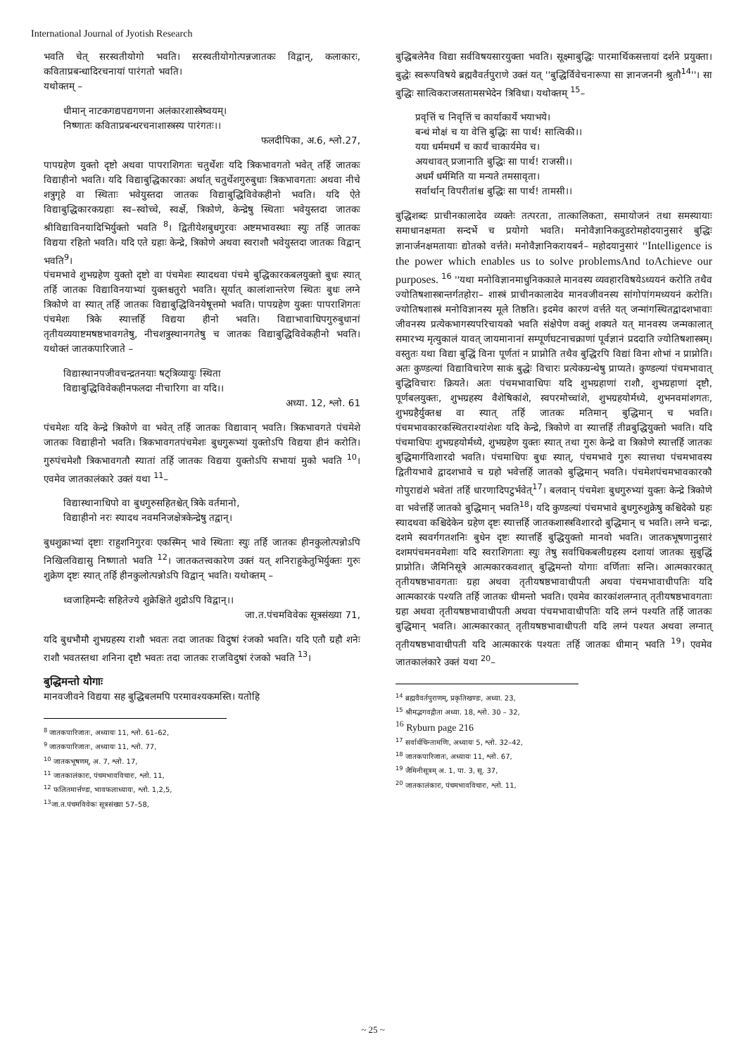International Journal of Jyotish Research
भवति चेत् सरस्वतीयोगो भवति। सरस्वतीयोगोत्पन्नजातकः विद्वान्, कलाकारः, कविताप्रबन्धादिरचनायां पारंगतो भवति।
यथोक्तम् –
धीमान् नाटकगद्यपद्यगणना अलंकारशास्त्रेष्वयम्।
निष्णातः कविताप्रबन्धरचनाशास्त्रस्य पारंगतः।।
फलदीपिका, अ.6, श्लो.27,
पापग्रहेण युक्तो दृष्टो अथवा पापराशिगतः चतुर्थेशः यदि त्रिकभावगतो भवेत् तर्हि जातकः विद्याहीनो भवति। यदि विद्याबुद्धिकारकाः अर्थात् चतुर्थेशगुरुबुधाः त्रिकभावगताः अथवा नीचे शत्रुगृहे वा स्थिताः भवेयुस्तदा जातकः विद्याबुद्धिविवेकहीनो भवति। यदि ऐते विद्याबुद्धिकारकग्रहाः स्व–स्वोच्चे, स्वर्क्षे, त्रिकोणे, केन्द्रेषु स्थिताः भवेयुस्तदा जातकः श्रीविद्याविनयादिभिर्युक्तो भवति <sup>8</sup>। द्वितीयेशबुधगुरवः अष्टमभावस्थाः स्युः तर्हि जातकः विद्यया रहितो भवति। यदि एते ग्रहाः केन्द्रे, त्रिकोणे अथवा स्वराशौ भवेयुस्तदा जातकः विद्वान् भवति<sup>9</sup>।
पंचमभावे शुभग्रहेण युक्तो दृष्टो वा पंचमेशः स्यादथवा पंचमे बुद्धिकारकबलयुक्तो बुधः स्यात् तर्हि जातकः विद्याविनयाभ्यां युक्तश्चतुरो भवति। सूर्यात् कालांशान्तरेण स्थितः बुधः लग्ने त्रिकोणे वा स्यात् तर्हि जातकः विद्याबुद्धिविनयेषूत्तमो भवति। पापग्रहेण युक्तः पापराशिगतः पंचमेशः त्रिके स्यात्तर्हि विद्यया हीनो भवति। विद्याभावाधिपगुरुबुधानां तृतीयव्ययाष्टमषष्ठभावगतेषु, नीचशत्रुस्थानगतेषु च जातकः विद्याबुद्धिविवेकहीनो भवति। यथोक्तं जातकपारिजाते –
विद्यास्थानपजीवचन्द्रतनयाः षट्त्रिव्यायुः स्थिता
विद्याबुद्धिविवेकहीनफलदा नीचारिगा वा यदि।।
अध्या. 12, श्लो. 61
पंचमेशः यदि केन्द्रे त्रिकोणे वा भवेत् तर्हि जातकः विद्यावान् भवति। त्रिकभावगते पंचमेशे जातकः विद्याहीनो भवति। त्रिकभावगतपंचमेशः बुधगुरूभ्यां युक्तोऽपि विद्यया हीनं करोति। गुरुपंचमेशौ त्रिकभावगतौ स्यातां तर्हि जातकः विद्यया युक्तोऽपि सभायां मुको भवति <sup>10</sup>। एवमेव जातकालंकारे उक्तं यथा <sup>11</sup>–
विद्यास्थानाधिपो वा बुधगुरुसहितश्चेत् त्रिके वर्तमानो,
विद्याहीनो नरः स्यादथ नवमनिजक्षेत्रकेन्द्रेषु तद्वान्।
बुधशुक्राभ्यां दृष्टाः राहुशनिगुरवः एकस्मिन् भावे स्थिताः स्युः तर्हि जातकः हीनकुलोत्पन्नोऽपि निखिलविद्यासु निष्णातो भवति <sup>12</sup>। जातकतत्त्वकारेण उक्तं यत् शनिराहुकेतुभिर्युक्तः गुरुः शुक्रेण दृष्टः स्यात् तर्हि हीनकुलोत्पन्नोऽपि विद्वान् भवति। यथोक्तम् –
ध्वजाहिमन्दैः सहितेज्ये शुक्रेक्षिते शुद्रोऽपि विद्वान्।।
जा.त.पंचमविवेकः सूत्रसंख्या 71,
यदि बुधभौमौ शुभग्रहस्य राशौ भवतः तदा जातकः विदुषां रंजको भवति। यदि एतौ ग्रहौ शनेः राशौ भवतस्तथा शनिना दृष्टौ भवतः तदा जातकः राजविदुषां रंजको भवति <sup>13</sup>।
बुद्धिमन्तो योगाः
मानवजीवने विद्यया सह बुद्धिबलमपि परमावश्यकमस्ति। यतोहि
<sup>8</sup> जातकपारिजातः, अध्यायः 11, श्लो. 61–62,
<sup>9</sup> जातकपारिजातः, अध्यायः 11, श्लो. 77,
<sup>10</sup> जातकभूषणम्, अ. 7, श्लो. 17,
<sup>11</sup> जातकालंकारः, पंचमभावविचारः, श्लो. 11,
<sup>12</sup> फलितमार्त्तण्डः, भावफलाध्यायः, श्लो. 1,2,5,
<sup>13</sup> जा.त.पंचमविवेकः सूत्रसंख्या 57–58,
बुद्धिबलेनैव विद्या सर्वविषयसारयुक्ता भवति। सूक्ष्माबुद्धिः पारमार्थिकसत्तायां दर्शने प्रयुक्ता। बुद्धेः स्वरूपविषये ब्रह्मवैवर्तपुराणे उक्तं यत् ''बुद्धिर्विवेचनारूपा सा ज्ञानजननी श्रुतौ<sup>14</sup>''। सा बुद्धिः सात्विकराजसतामसभेदेन त्रिविधा। यथोक्तम् <sup>15</sup>–
प्रवृत्तिं च निवृत्तिं च कार्याकार्ये भयाभये।
बन्धं मोक्षं च या वेत्ति बुद्धिः सा पार्थ! सात्विकी।।
यया धर्ममधर्मं च कार्यं चाकार्यमेव च।
अयथावत् प्रजानाति बुद्धिः सा पार्थ! राजसी।।
अधर्मं धर्ममिति या मन्यते तमसावृता।
सर्वार्थान् विपरीतांश्च बुद्धिः सा पार्थ! तामसी।।
बुद्धिशब्दः प्राचीनकालादेव व्यक्तेः तत्परता, तात्कालिकता, समायोजनं तथा समस्यायाः समाधानक्षमता सन्दर्भे च प्रयोगो भवति। मनोवैज्ञानिकवुडरोमहोदयानुसारं बुद्धिः ज्ञानार्जनक्षमतायाः द्योतको वर्त्तते। मनोवैज्ञानिकरायबर्न– महोदयानुसारं ''Intelligence is the power which enables us to solve problemsAnd toAchieve our purposes. <sup>16</sup> ''यथा मनोविज्ञानमाधुनिककाले मानवस्य व्यवहारविषयेऽध्ययनं करोति तथैव ज्योतिषशास्त्रान्तर्गतहोरा– शास्त्रं प्राचीनकालादेव मानवजीवनस्य सांगोपांगमध्ययनं करोति। ज्योतिषशास्त्रं मनोविज्ञानस्य मूले तिष्ठति। इदमेव कारणं वर्त्तते यत् जन्मांगस्थितद्वादशभावाः जीवनस्य प्रत्येकभागस्यपरिचायको भवति संक्षेपेण वक्तुं शक्यते यत् मानवस्य जन्मकालात् समारभ्य मृत्युकालं यावत् जायमानानां सम्पूर्णघटनाचक्राणां पूर्वज्ञानं प्रददाति ज्योतिषशास्त्रम्। वस्तुतः यथा विद्या बुद्धिं विना पूर्णतां न प्राप्नोति तथैव बुद्धिरपि विद्यां विना शोभां न प्राप्नोति। अतः कुण्डल्यां विद्याविचारेण साकं बुद्धेः विचारः प्रत्येकग्रन्थेषु प्राप्यते। कुण्डल्यां पंचमभावात् बुद्धिविचारः क्रियते। अतः पंचमभावाधिपः यदि शुभग्रहाणां राशौ, शुभग्रहाणां दृष्टौ, पूर्णबलयुक्तः, शुभग्रहस्य वैशेषिकांशे, स्वपरमोच्चांशे, शुभग्रहयोर्मध्ये, शुभनवमांशगतः, शुभग्रहैर्युक्तश्च वा स्यात् तर्हि जातकः मतिमान् बुद्धिमान् च भवति। पंचमभावकारकस्थितराश्यांशेशः यदि केन्द्रे, त्रिकोणे वा स्यात्तर्हि तीव्रबुद्धियुक्तो भवति। यदि पंचमाधिपः शुभग्रहयोर्मध्ये, शुभग्रहेण युक्तः स्यात् तथा गुरुः केन्द्रे वा त्रिकोणे स्यात्तर्हि जातकः बुद्धिमार्गविशारदो भवति। पंचमाधिपः बुधः स्यात्, पंचमभावे गुरुः स्यात्तथा पंचमभावस्य द्वितीयभावे द्वादशभावे च ग्रहो भवेत्तर्हि जातको बुद्धिमान् भवति। पंचमेशपंचमभावकारकौ गोपुराद्यंशे भवेतां तर्हि धारणादिपटुर्भवेत्<sup>17</sup>। बलवान् पंचमेशः बुधगुरुभ्यां युक्तः केन्द्रे त्रिकोणे वा भवेत्तर्हि जातको बुद्धिमान् भवति<sup>18</sup>। यदि कुण्डल्यां पंचमभावे बुधगुरुशुक्रेषु कश्चिदेको ग्रहः स्यादथवा कश्चिदेकेन ग्रहेण दृष्टः स्यात्तर्हि जातकशास्त्रविशारदो बुद्धिमान् च भवति। लग्ने चन्द्रः, दशमे स्ववर्गगतशनिः बुधेन दृष्टः स्यात्तर्हि बुद्धियुक्तो मानवो भवति। जातकभूषणानुसारं दशमपंचमनवमेशाः यदि स्वराशिगताः स्युः तेषु सर्वाधिकबलीग्रहस्य दशायां जातकः सुबुद्धिं प्राप्नोति। जैमिनिसूत्रे आत्मकारकवशात् बुद्धिमन्तो योगाः वर्णिताः सन्ति। आत्मकारकात् तृतीयषष्ठभावगताः ग्रहा अथवा तृतीयषष्ठभावाधीपती अथवा पंचमभावाधीपतिः यदि आत्मकारकं पश्यति तर्हि जातकः धीमन्तो भवति। एवमेव कारकांशलग्नात् तृतीयषष्ठभावगताः ग्रहा अथवा तृतीयषष्ठभावाधीपती अथवा पंचमभावाधीपतिः यदि लग्नं पश्यति तर्हि जातकः बुद्धिमान् भवति। आत्मकारकात् तृतीयषष्ठभावाधीपती यदि लग्नं पश्यत अथवा लग्नात् तृतीयषष्ठभावाधीपती यदि आत्मकारकं पश्यतः तर्हि जातकः धीमान् भवति <sup>19</sup>। एवमेव जातकालंकारे उक्तं यथा <sup>20</sup>–
<sup>14</sup> ब्रह्मवैवर्तपुराणम्, प्रकृतिखण्डः, अध्या. 23,
<sup>15</sup> श्रीमद्भगवद्गीता अध्या. 18, श्लो. 30 – 32,
<sup>16</sup> Ryburn page 216
<sup>17</sup> सर्वार्थचिन्तामणिः, अध्यायः 5, श्लो. 32–42,
<sup>18</sup> जातकपारिजातः, अध्यायः 11, श्लो. 67,
<sup>19</sup> जैमिनीसूत्रम् अ. 1, पा. 3, सू. 37,
<sup>20</sup> जातकालंकारः, पंचमभावविचारः, श्लो. 11,
~ 25 ~